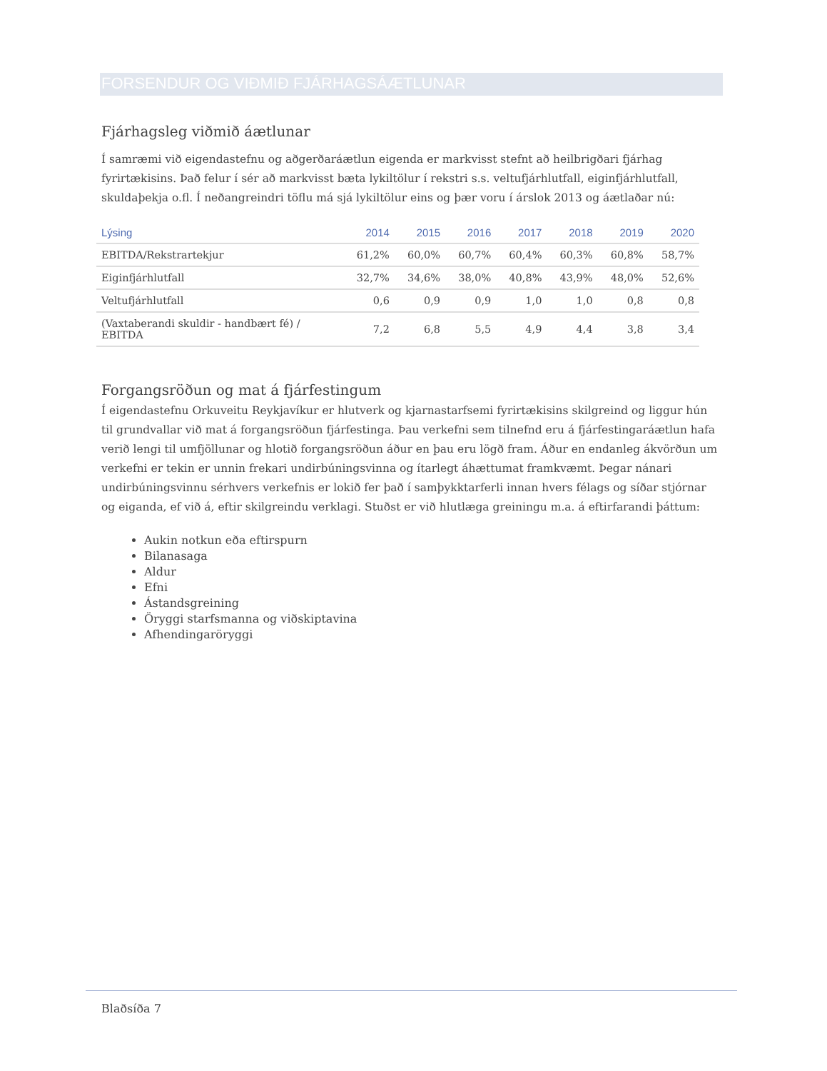FORSENDUR OG VIÐMIÐ FJÁRHAGSÁÆTLUNAR
Fjárhagsleg viðmið áætlunar
Í samræmi við eigendastefnu og aðgerðaráætlun eigenda er markvisst stefnt að heilbrigðari fjárhag fyrirtækisins. Það felur í sér að markvisst bæta lykiltölur í rekstri s.s. veltufjárhlutfall, eiginfjárhlutfall, skuldaþekja o.fl. Í neðangreindri töflu má sjá lykiltölur eins og þær voru í árslok 2013 og áætlaðar nú:
| Lýsing | 2014 | 2015 | 2016 | 2017 | 2018 | 2019 | 2020 |
| --- | --- | --- | --- | --- | --- | --- | --- |
| EBITDA/Rekstrartekjur | 61,2% | 60,0% | 60,7% | 60,4% | 60,3% | 60,8% | 58,7% |
| Eiginfjárhlutfall | 32,7% | 34,6% | 38,0% | 40,8% | 43,9% | 48,0% | 52,6% |
| Veltufjárhlutfall | 0,6 | 0,9 | 0,9 | 1,0 | 1,0 | 0,8 | 0,8 |
| (Vaxtaberandi skuldir - handbært fé) / EBITDA | 7,2 | 6,8 | 5,5 | 4,9 | 4,4 | 3,8 | 3,4 |
Forgangsröðun og mat á fjárfestingum
Í eigendastefnu Orkuveitu Reykjavíkur er hlutverk og kjarnastarfsemi fyrirtækisins skilgreind og liggur hún til grundvallar við mat á forgangsröðun fjárfestinga. Þau verkefni sem tilnefnd eru á fjárfestingaráætlun hafa verið lengi til umfjöllunar og hlotið forgangsröðun áður en þau eru lögð fram. Áður en endanleg ákvörðun um verkefni er tekin er unnin frekari undirbúningsvinna og ítarlegt áhættumat framkvæmt. Þegar nánari undirbúningsvinnu sérhvers verkefnis er lokið fer það í samþykktarferli innan hvers félags og síðar stjórnar og eiganda, ef við á, eftir skilgreindu verklagi. Stuðst er við hlutlæga greiningu m.a. á eftirfarandi þáttum:
Aukin notkun eða eftirspurn
Bilanasaga
Aldur
Efni
Ástandsgreining
Öryggi starfsmanna og viðskiptavina
Afhendingaröryggi
Blaðsíða 7